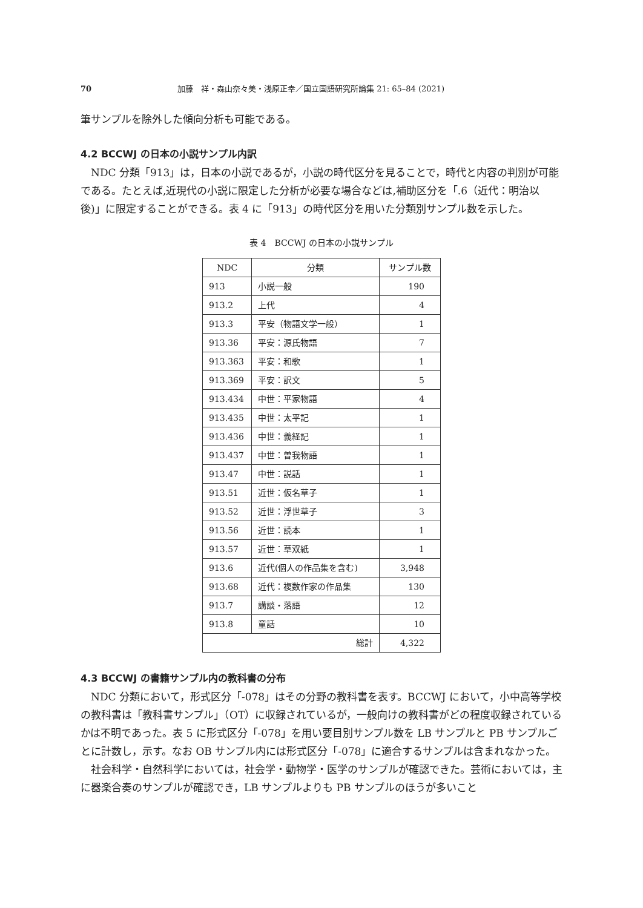70 加藤　祥・森山奈々美・浅原正幸／国立国語研究所論集 21: 65–84 (2021)
筆サンプルを除外した傾向分析も可能である。
4.2 BCCWJ の日本の小説サンプル内訳
NDC 分類「913」は，日本の小説であるが，小説の時代区分を見ることで，時代と内容の判別が可能である。たとえば,近現代の小説に限定した分析が必要な場合などは,補助区分を「.6（近代：明治以後)」に限定することができる。表 4 に「913」の時代区分を用いた分類別サンプル数を示した。
表 4　BCCWJ の日本の小説サンプル
| NDC | 分類 | サンプル数 |
| --- | --- | --- |
| 913 | 小説一般 | 190 |
| 913.2 | 上代 | 4 |
| 913.3 | 平安（物語文学一般） | 1 |
| 913.36 | 平安：源氏物語 | 7 |
| 913.363 | 平安：和歌 | 1 |
| 913.369 | 平安：訳文 | 5 |
| 913.434 | 中世：平家物語 | 4 |
| 913.435 | 中世：太平記 | 1 |
| 913.436 | 中世：義経記 | 1 |
| 913.437 | 中世：曽我物語 | 1 |
| 913.47 | 中世：説話 | 1 |
| 913.51 | 近世：仮名草子 | 1 |
| 913.52 | 近世：浮世草子 | 3 |
| 913.56 | 近世：読本 | 1 |
| 913.57 | 近世：草双紙 | 1 |
| 913.6 | 近代(個人の作品集を含む) | 3,948 |
| 913.68 | 近代：複数作家の作品集 | 130 |
| 913.7 | 講談・落語 | 12 |
| 913.8 | 童話 | 10 |
| 総計 | | 4,322 |
4.3 BCCWJ の書籍サンプル内の教科書の分布
NDC 分類において，形式区分「-078」はその分野の教科書を表す。BCCWJ において，小中高等学校の教科書は「教科書サンプル」（OT）に収録されているが，一般向けの教科書がどの程度収録されているかは不明であった。表 5 に形式区分「-078」を用い要目別サンプル数を LB サンプルと PB サンプルごとに計数し，示す。なお OB サンプル内には形式区分「-078」に適合するサンプルは含まれなかった。
社会科学・自然科学においては，社会学・動物学・医学のサンプルが確認できた。芸術においては，主に器楽合奏のサンプルが確認でき，LB サンプルよりも PB サンプルのほうが多いこと